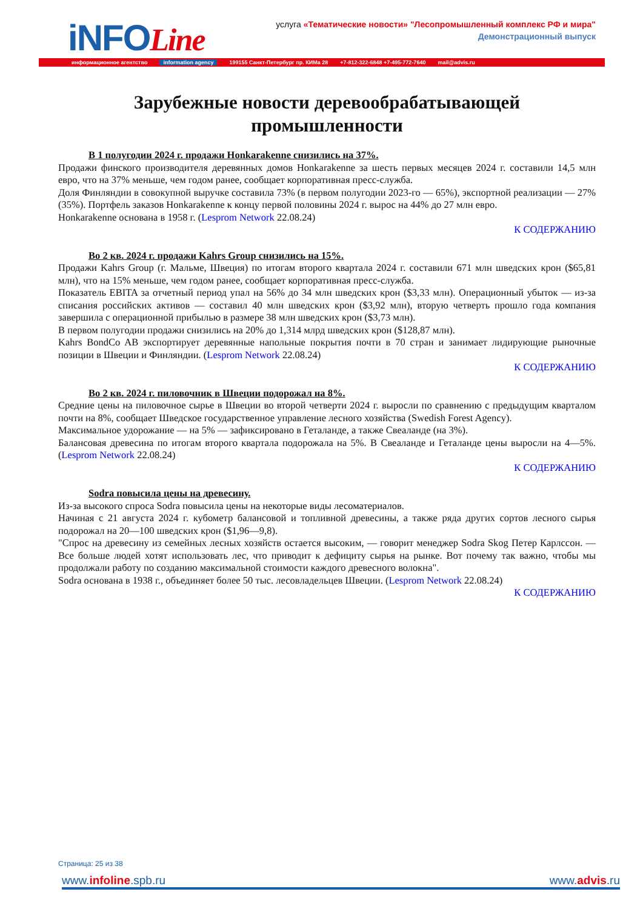iNFOLine
услуга «Тематические новости» "Лесопромышленный комплекс РФ и мира"
Демонстрационный выпуск
информационное агентство information agency 199155 Санкт-Петербург пр. КИМа 28 +7-812-322-6848 +7-495-772-7640 mail@advis.ru
Зарубежные новости деревообрабатывающей промышленности
В 1 полугодии 2024 г. продажи Honkarakenne снизились на 37%.
Продажи финского производителя деревянных домов Honkarakenne за шесть первых месяцев 2024 г. составили 14,5 млн евро, что на 37% меньше, чем годом ранее, сообщает корпоративная пресс-служба.
Доля Финляндии в совокупной выручке составила 73% (в первом полугодии 2023-го — 65%), экспортной реализации — 27% (35%). Портфель заказов Honkarakenne к концу первой половины 2024 г. вырос на 44% до 27 млн евро.
Honkarakenne основана в 1958 г. (Lesprom Network 22.08.24)
К СОДЕРЖАНИЮ
Во 2 кв. 2024 г. продажи Kahrs Group снизились на 15%.
Продажи Kahrs Group (г. Мальме, Швеция) по итогам второго квартала 2024 г. составили 671 млн шведских крон ($65,81 млн), что на 15% меньше, чем годом ранее, сообщает корпоративная пресс-служба.
Показатель EBITA за отчетный период упал на 56% до 34 млн шведских крон ($3,33 млн). Операционный убыток — из-за списания российских активов — составил 40 млн шведских крон ($3,92 млн), вторую четверть прошло года компания завершила с операционной прибылью в размере 38 млн шведских крон ($3,73 млн).
В первом полугодии продажи снизились на 20% до 1,314 млрд шведских крон ($128,87 млн).
Kahrs BondCo AB экспортирует деревянные напольные покрытия почти в 70 стран и занимает лидирующие рыночные позиции в Швеции и Финляндии. (Lesprom Network 22.08.24)
К СОДЕРЖАНИЮ
Во 2 кв. 2024 г. пиловочник в Швеции подорожал на 8%.
Средние цены на пиловочное сырье в Швеции во второй четверти 2024 г. выросли по сравнению с предыдущим кварталом почти на 8%, сообщает Шведское государственное управление лесного хозяйства (Swedish Forest Agency).
Максимальное удорожание — на 5% — зафиксировано в Геталанде, а также Свеаланде (на 3%).
Балансовая древесина по итогам второго квартала подорожала на 5%. В Свеаланде и Геталанде цены выросли на 4—5%. (Lesprom Network 22.08.24)
К СОДЕРЖАНИЮ
Sodra повысила цены на древесину.
Из-за высокого спроса Sodra повысила цены на некоторые виды лесоматериалов.
Начиная с 21 августа 2024 г. кубометр балансовой и топливной древесины, а также ряда других сортов лесного сырья подорожал на 20—100 шведских крон ($1,96—9,8).
"Спрос на древесину из семейных лесных хозяйств остается высоким, — говорит менеджер Sodra Skog Петер Карлссон. — Все больше людей хотят использовать лес, что приводит к дефициту сырья на рынке. Вот почему так важно, чтобы мы продолжали работу по созданию максимальной стоимости каждого древесного волокна".
Sodra основана в 1938 г., объединяет более 50 тыс. лесовладельцев Швеции. (Lesprom Network 22.08.24)
К СОДЕРЖАНИЮ
Страница: 25 из 38
www.infoline.spb.ru www.advis.ru